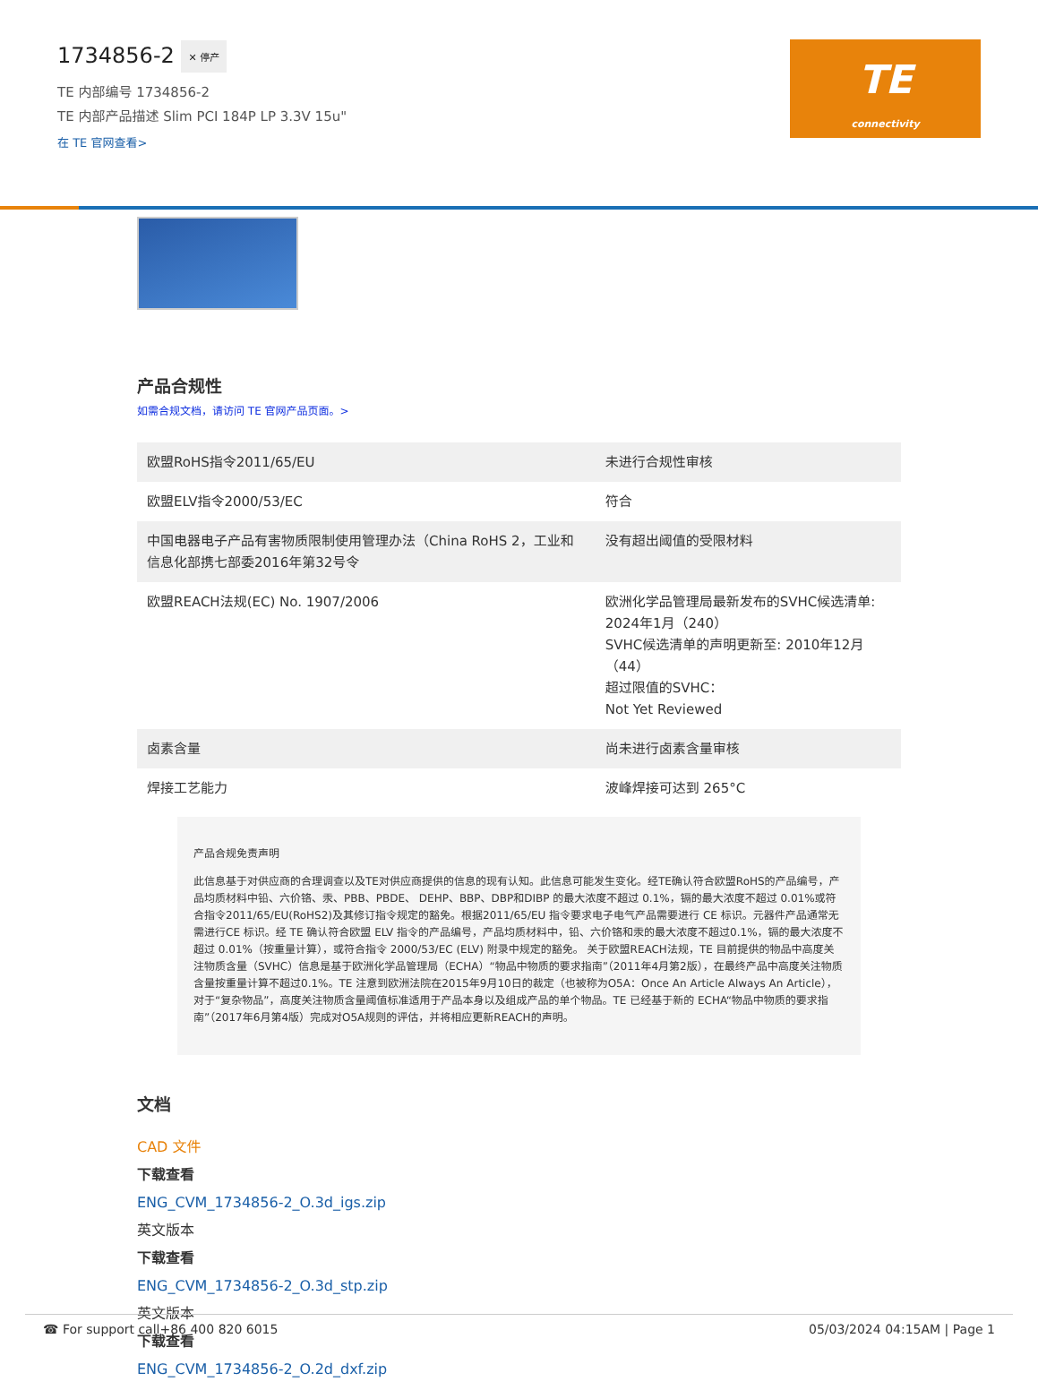1734856-2 ✕ 停产
TE 内部编号 1734856-2
TE 内部产品描述 Slim PCI 184P LP 3.3V 15u"
在 TE 官网查看>
TE
connectivity
产品合规性
如需合规文档，请访问 TE 官网产品页面。>
| 欧盟RoHS指令2011/65/EU | 未进行合规性审核 |
| 欧盟ELV指令2000/53/EC | 符合 |
| 中国电器电子产品有害物质限制使用管理办法（China RoHS 2，工业和信息化部携七部委2016年第32号令 | 没有超出阈值的受限材料 |
| 欧盟REACH法规(EC) No. 1907/2006 | 欧洲化学品管理局最新发布的SVHC候选清单: 2024年1月（240） SVHC候选清单的声明更新至: 2010年12月（44） 超过限值的SVHC： Not Yet Reviewed |
| 卤素含量 | 尚未进行卤素含量审核 |
| 焊接工艺能力 | 波峰焊接可达到 265°C |
产品合规免责声明
此信息基于对供应商的合理调查以及TE对供应商提供的信息的现有认知。此信息可能发生变化。经TE确认符合欧盟RoHS的产品编号，产品均质材料中铅、六价铬、汞、PBB、PBDE、 DEHP、BBP、DBP和DIBP 的最大浓度不超过 0.1%，镉的最大浓度不超过 0.01%或符合指令2011/65/EU(RoHS2)及其修订指令规定的豁免。根据2011/65/EU 指令要求电子电气产品需要进行 CE 标识。元器件产品通常无需进行CE 标识。经 TE 确认符合欧盟 ELV 指令的产品编号，产品均质材料中，铅、六价铬和汞的最大浓度不超过0.1%，镉的最大浓度不超过 0.01%（按重量计算），或符合指令 2000/53/EC (ELV) 附录中规定的豁免。 关于欧盟REACH法规，TE 目前提供的物品中高度关注物质含量（SVHC）信息是基于欧洲化学品管理局（ECHA）“物品中物质的要求指南”（2011年4月第2版），在最终产品中高度关注物质含量按重量计算不超过0.1%。TE 注意到欧洲法院在2015年9月10日的裁定（也被称为O5A：Once An Article Always An Article），对于“复杂物品”，高度关注物质含量阈值标准适用于产品本身以及组成产品的单个物品。TE 已经基于新的 ECHA“物品中物质的要求指南”（2017年6月第4版）完成对O5A规则的评估，并将相应更新REACH的声明。
文档
CAD 文件
下载查看
ENG_CVM_1734856-2_O.3d_igs.zip
英文版本
下载查看
ENG_CVM_1734856-2_O.3d_stp.zip
英文版本
下载查看
ENG_CVM_1734856-2_O.2d_dxf.zip
☎ For support call+86 400 820 6015 05/03/2024 04:15AM | Page 1